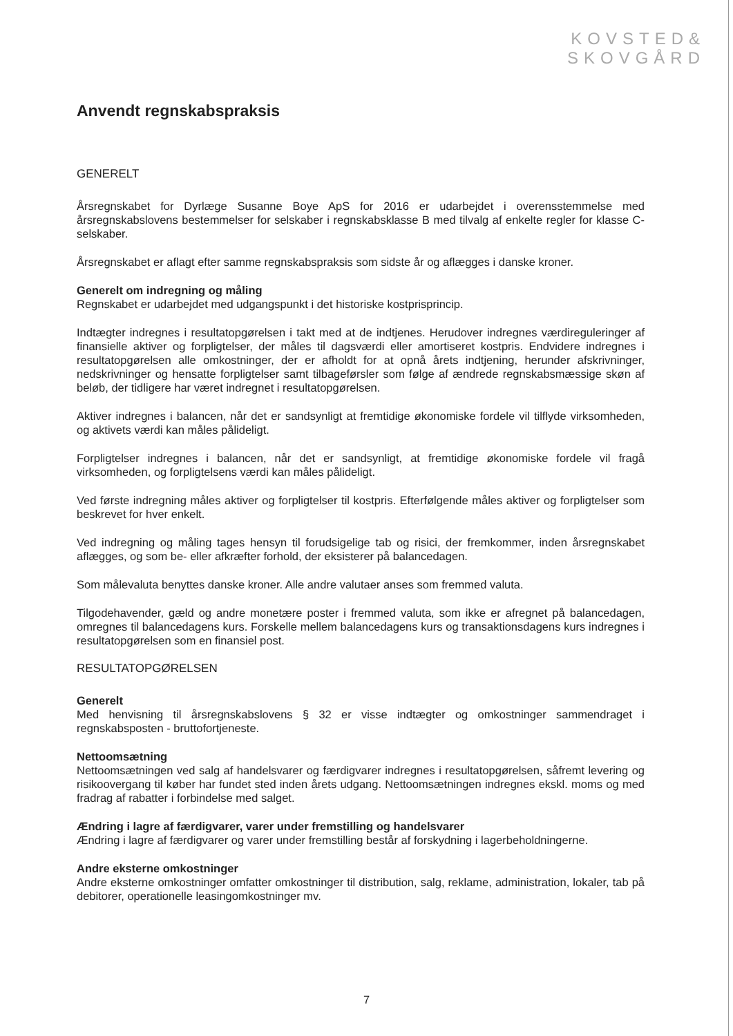KOVSTED&
SKOVGÅRD
Anvendt regnskabspraksis
GENERELT
Årsregnskabet for Dyrlæge Susanne Boye ApS for 2016 er udarbejdet i overensstemmelse med årsregnskabslovens bestemmelser for selskaber i regnskabsklasse B med tilvalg af enkelte regler for klasse C-selskaber.
Årsregnskabet er aflagt efter samme regnskabspraksis som sidste år og aflægges i danske kroner.
Generelt om indregning og måling
Regnskabet er udarbejdet med udgangspunkt i det historiske kostprisprincip.
Indtægter indregnes i resultatopgørelsen i takt med at de indtjenes. Herudover indregnes værdireguleringer af finansielle aktiver og forpligtelser, der måles til dagsværdi eller amortiseret kostpris. Endvidere indregnes i resultatopgørelsen alle omkostninger, der er afholdt for at opnå årets indtjening, herunder afskrivninger, nedskrivninger og hensatte forpligtelser samt tilbageførsler som følge af ændrede regnskabsmæssige skøn af beløb, der tidligere har været indregnet i resultatopgørelsen.
Aktiver indregnes i balancen, når det er sandsynligt at fremtidige økonomiske fordele vil tilflyde virksomheden, og aktivets værdi kan måles pålideligt.
Forpligtelser indregnes i balancen, når det er sandsynligt, at fremtidige økonomiske fordele vil fragå virksomheden, og forpligtelsens værdi kan måles pålideligt.
Ved første indregning måles aktiver og forpligtelser til kostpris. Efterfølgende måles aktiver og forpligtelser som beskrevet for hver enkelt.
Ved indregning og måling tages hensyn til forudsigelige tab og risici, der fremkommer, inden årsregnskabet aflægges, og som be- eller afkræfter forhold, der eksisterer på balancedagen.
Som målevaluta benyttes danske kroner. Alle andre valutaer anses som fremmed valuta.
Tilgodehavender, gæld og andre monetære poster i fremmed valuta, som ikke er afregnet på balancedagen, omregnes til balancedagens kurs. Forskelle mellem balancedagens kurs og transaktionsdagens kurs indregnes i resultatopgørelsen som en finansiel post.
RESULTATOPGØRELSEN
Generelt
Med henvisning til årsregnskabslovens § 32 er visse indtægter og omkostninger sammendraget i regnskabsposten - bruttofortjeneste.
Nettoomsætning
Nettoomsætningen ved salg af handelsvarer og færdigvarer indregnes i resultatopgørelsen, såfremt levering og risikoovergang til køber har fundet sted inden årets udgang. Nettoomsætningen indregnes ekskl. moms og med fradrag af rabatter i forbindelse med salget.
Ændring i lagre af færdigvarer, varer under fremstilling og handelsvarer
Ændring i lagre af færdigvarer og varer under fremstilling består af forskydning i lagerbeholdningerne.
Andre eksterne omkostninger
Andre eksterne omkostninger omfatter omkostninger til distribution, salg, reklame, administration, lokaler, tab på debitorer, operationelle leasingomkostninger mv.
7